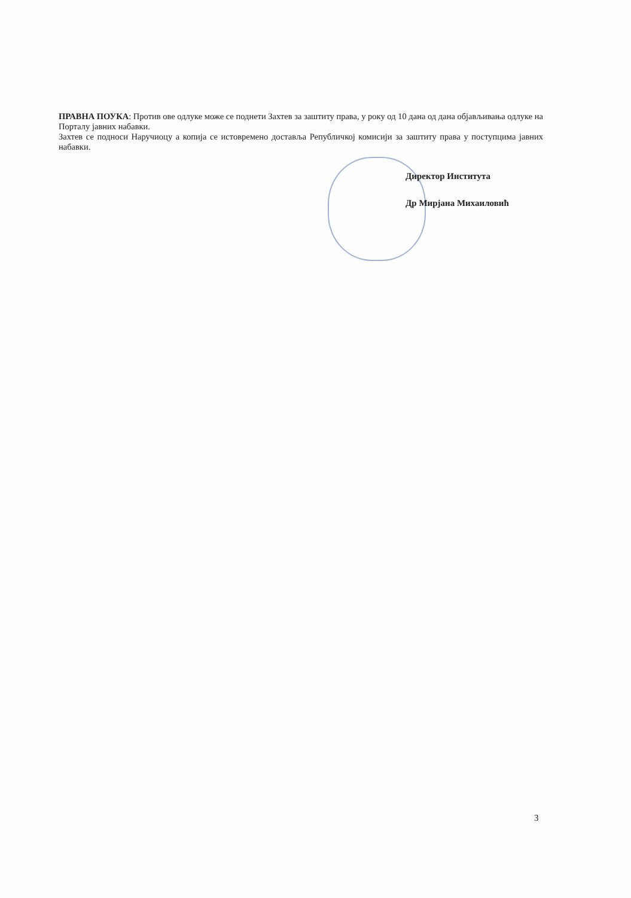ПРАВНА ПОУКА: Против ове одлуке може се поднети Захтев за заштиту права, у року од 10 дана од дана објављивања одлуке на Порталу јавних набавки.
Захтев се подноси Наручиоцу а копија се истовремено доставља Републичкој комисији за заштиту права у поступцима јавних набавки.
Директор Института
Др Мирјана Михаиловић
3